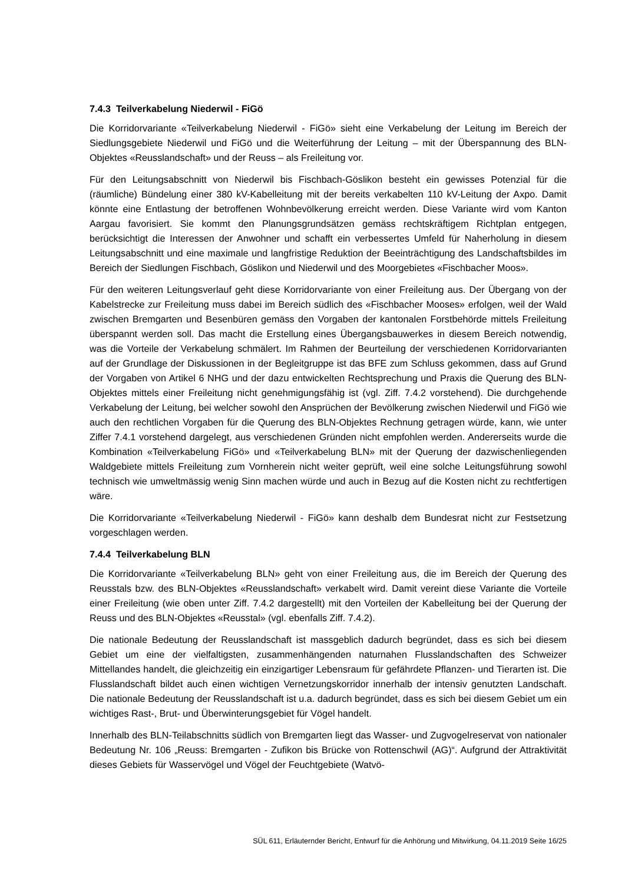7.4.3 Teilverkabelung Niederwil - FiGö
Die Korridorvariante «Teilverkabelung Niederwil - FiGö» sieht eine Verkabelung der Leitung im Bereich der Siedlungsgebiete Niederwil und FiGö und die Weiterführung der Leitung – mit der Überspannung des BLN-Objektes «Reusslandschaft» und der Reuss – als Freileitung vor.
Für den Leitungsabschnitt von Niederwil bis Fischbach-Göslikon besteht ein gewisses Potenzial für die (räumliche) Bündelung einer 380 kV-Kabelleitung mit der bereits verkabelten 110 kV-Leitung der Axpo. Damit könnte eine Entlastung der betroffenen Wohnbevölkerung erreicht werden. Diese Variante wird vom Kanton Aargau favorisiert. Sie kommt den Planungsgrundsätzen gemäss rechtskräftigem Richtplan entgegen, berücksichtigt die Interessen der Anwohner und schafft ein verbessertes Umfeld für Naherholung in diesem Leitungsabschnitt und eine maximale und langfristige Reduktion der Beeinträchtigung des Landschaftsbildes im Bereich der Siedlungen Fischbach, Göslikon und Niederwil und des Moorgebietes «Fischbacher Moos».
Für den weiteren Leitungsverlauf geht diese Korridorvariante von einer Freileitung aus. Der Übergang von der Kabelstrecke zur Freileitung muss dabei im Bereich südlich des «Fischbacher Mooses» erfolgen, weil der Wald zwischen Bremgarten und Besenbüren gemäss den Vorgaben der kantonalen Forstbehörde mittels Freileitung überspannt werden soll. Das macht die Erstellung eines Übergangsbauwerkes in diesem Bereich notwendig, was die Vorteile der Verkabelung schmälert. Im Rahmen der Beurteilung der verschiedenen Korridorvarianten auf der Grundlage der Diskussionen in der Begleitgruppe ist das BFE zum Schluss gekommen, dass auf Grund der Vorgaben von Artikel 6 NHG und der dazu entwickelten Rechtsprechung und Praxis die Querung des BLN-Objektes mittels einer Freileitung nicht genehmigungsfähig ist (vgl. Ziff. 7.4.2 vorstehend). Die durchgehende Verkabelung der Leitung, bei welcher sowohl den Ansprüchen der Bevölkerung zwischen Niederwil und FiGö wie auch den rechtlichen Vorgaben für die Querung des BLN-Objektes Rechnung getragen würde, kann, wie unter Ziffer 7.4.1 vorstehend dargelegt, aus verschiedenen Gründen nicht empfohlen werden. Andererseits wurde die Kombination «Teilverkabelung FiGö» und «Teilverkabelung BLN» mit der Querung der dazwischenliegenden Waldgebiete mittels Freileitung zum Vornherein nicht weiter geprüft, weil eine solche Leitungsführung sowohl technisch wie umweltmässig wenig Sinn machen würde und auch in Bezug auf die Kosten nicht zu rechtfertigen wäre.
Die Korridorvariante «Teilverkabelung Niederwil - FiGö» kann deshalb dem Bundesrat nicht zur Festsetzung vorgeschlagen werden.
7.4.4 Teilverkabelung BLN
Die Korridorvariante «Teilverkabelung BLN» geht von einer Freileitung aus, die im Bereich der Querung des Reusstals bzw. des BLN-Objektes «Reusslandschaft» verkabelt wird. Damit vereint diese Variante die Vorteile einer Freileitung (wie oben unter Ziff. 7.4.2 dargestellt) mit den Vorteilen der Kabelleitung bei der Querung der Reuss und des BLN-Objektes «Reusstal» (vgl. ebenfalls Ziff. 7.4.2).
Die nationale Bedeutung der Reusslandschaft ist massgeblich dadurch begründet, dass es sich bei diesem Gebiet um eine der vielfaltigsten, zusammenhängenden naturnahen Flusslandschaften des Schweizer Mittellandes handelt, die gleichzeitig ein einzigartiger Lebensraum für gefährdete Pflanzen- und Tierarten ist. Die Flusslandschaft bildet auch einen wichtigen Vernetzungskorridor innerhalb der intensiv genutzten Landschaft. Die nationale Bedeutung der Reusslandschaft ist u.a. dadurch begründet, dass es sich bei diesem Gebiet um ein wichtiges Rast-, Brut- und Überwinterungsgebiet für Vögel handelt.
Innerhalb des BLN-Teilabschnitts südlich von Bremgarten liegt das Wasser- und Zugvogelreservat von nationaler Bedeutung Nr. 106 „Reuss: Bremgarten - Zufikon bis Brücke von Rottenschwil (AG)“. Aufgrund der Attraktivität dieses Gebiets für Wasservögel und Vögel der Feuchtgebiete (Watvö-
SÜL 611, Erläuternder Bericht, Entwurf für die Anhörung und Mitwirkung, 04.11.2019 Seite 16/25